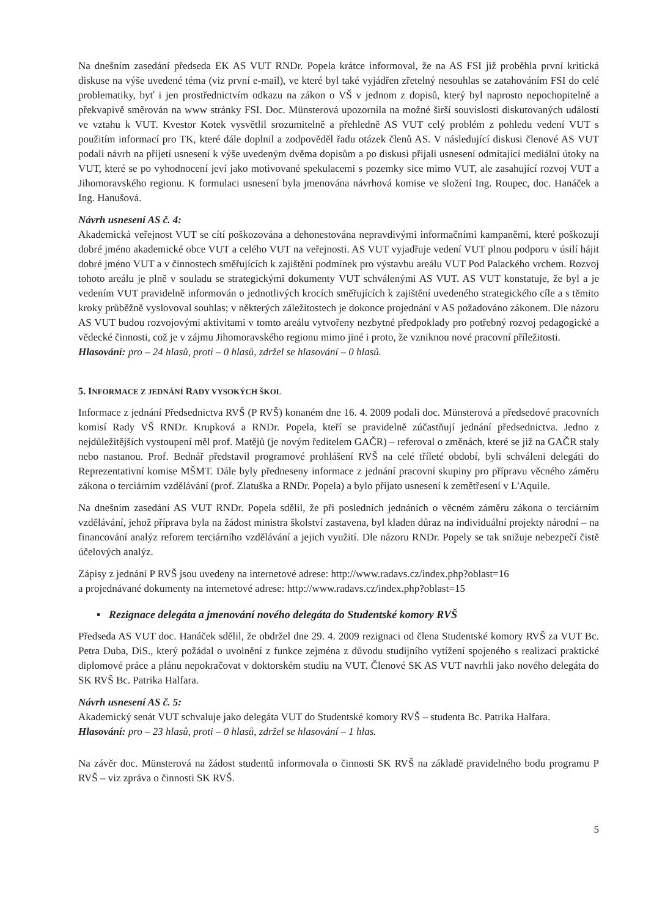Na dnešním zasedání předseda EK AS VUT RNDr. Popela krátce informoval, že na AS FSI již proběhla první kritická diskuse na výše uvedené téma (viz první e-mail), ve které byl také vyjádřen zřetelný nesouhlas se zatahováním FSI do celé problematiky, byť i jen prostřednictvím odkazu na zákon o VŠ v jednom z dopisů, který byl naprosto nepochopitelně a překvapivě směrován na www stránky FSI. Doc. Münsterová upozornila na možné širší souvislosti diskutovaných událostí ve vztahu k VUT. Kvestor Kotek vysvětlil srozumitelně a přehledně AS VUT celý problém z pohledu vedení VUT s použitím informací pro TK, které dále doplnil a zodpověděl řadu otázek členů AS. V následující diskusi členové AS VUT podali návrh na přijetí usnesení k výše uvedeným dvěma dopisům a po diskusi přijali usnesení odmítající mediální útoky na VUT, které se po vyhodnocení jeví jako motivované spekulacemi s pozemky sice mimo VUT, ale zasahující rozvoj VUT a Jihomoravského regionu. K formulaci usnesení byla jmenována návrhová komise ve složení Ing. Roupec, doc. Hanáček a Ing. Hanušová.
Návrh usnesení AS č. 4:
Akademická veřejnost VUT se cítí poškozována a dehonestována nepravdivými informačními kampaněmi, které poškozují dobré jméno akademické obce VUT a celého VUT na veřejnosti. AS VUT vyjadřuje vedení VUT plnou podporu v úsilí hájit dobré jméno VUT a v činnostech směřujících k zajištění podmínek pro výstavbu areálu VUT Pod Palackého vrchem. Rozvoj tohoto areálu je plně v souladu se strategickými dokumenty VUT schválenými AS VUT. AS VUT konstatuje, že byl a je vedením VUT pravidelně informován o jednotlivých krocích směřujících k zajištění uvedeného strategického cíle a s těmito kroky průběžně vyslovoval souhlas; v některých záležitostech je dokonce projednání v AS požadováno zákonem. Dle názoru AS VUT budou rozvojovými aktivitami v tomto areálu vytvořeny nezbytné předpoklady pro potřebný rozvoj pedagogické a vědecké činnosti, což je v zájmu Jihomoravského regionu mimo jiné i proto, že vzniknou nové pracovní příležitosti.
Hlasování: pro – 24 hlasů, proti – 0 hlasů, zdržel se hlasování – 0 hlasů.
5. INFORMACE Z JEDNÁNÍ RADY VYSOKÝCH ŠKOL
Informace z jednání Předsednictva RVŠ (P RVŠ) konaném dne 16. 4. 2009 podali doc. Münsterová a předsedové pracovních komisí Rady VŠ RNDr. Krupková a RNDr. Popela, kteří se pravidelně zúčastňují jednání předsednictva. Jedno z nejdůležitějších vystoupení měl prof. Matějů (je novým ředitelem GAČR) – referoval o změnách, které se již na GAČR staly nebo nastanou. Prof. Bednář představil programové prohlášení RVŠ na celé tříleté období, byli schváleni delegáti do Reprezentativní komise MŠMT. Dále byly předneseny informace z jednání pracovní skupiny pro přípravu věcného záměru zákona o terciárním vzdělávání (prof. Zlatuška a RNDr. Popela) a bylo přijato usnesení k zemětřesení v L'Aquile.
Na dnešním zasedání AS VUT RNDr. Popela sdělil, že při posledních jednáních o věcném záměru zákona o terciárním vzdělávání, jehož příprava byla na žádost ministra školství zastavena, byl kladen důraz na individuální projekty národní – na financování analýz reforem terciárního vzdělávání a jejich využití. Dle názoru RNDr. Popely se tak snižuje nebezpečí čistě účelových analýz.
Zápisy z jednání P RVŠ jsou uvedeny na internetové adrese: http://www.radavs.cz/index.php?oblast=16
a projednávané dokumenty na internetové adrese: http://www.radavs.cz/index.php?oblast=15
▪ Rezignace delegáta a jmenování nového delegáta do Studentské komory RVŠ
Předseda AS VUT doc. Hanáček sdělil, že obdržel dne 29. 4. 2009 rezignaci od člena Studentské komory RVŠ za VUT Bc. Petra Duba, DiS., který požádal o uvolnění z funkce zejména z důvodu studijního vytížení spojeného s realizací praktické diplomové práce a plánu nepokračovat v doktorském studiu na VUT. Členové SK AS VUT navrhli jako nového delegáta do SK RVŠ Bc. Patrika Halfara.
Návrh usnesení AS č. 5:
Akademický senát VUT schvaluje jako delegáta VUT do Studentské komory RVŠ – studenta Bc. Patrika Halfara.
Hlasování: pro – 23 hlasů, proti – 0 hlasů, zdržel se hlasování – 1 hlas.
Na závěr doc. Münsterová na žádost studentů informovala o činnosti SK RVŠ na základě pravidelného bodu programu P RVŠ – viz zpráva o činnosti SK RVŠ.
5